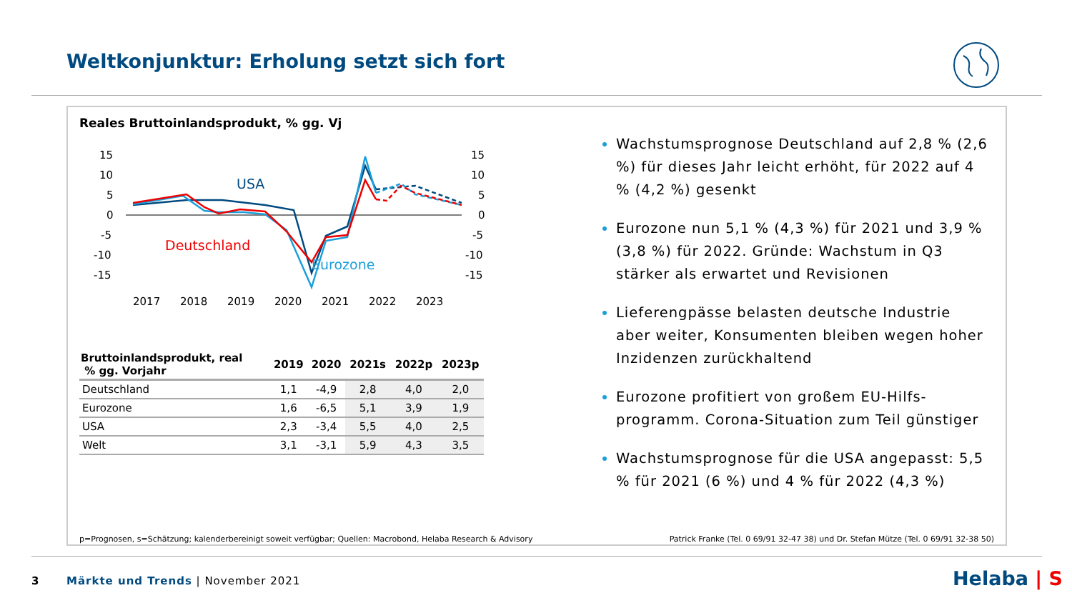Weltkonjunktur: Erholung setzt sich fort
Reales Bruttoinlandsprodukt, % gg. Vj
15
10
5
0
-5
-10
-15
15
10
5
0
-5
-10
-15
USA
Deutschland
Eurozone
2017
2018
2019
2020
2021
2022
2023
| Bruttoinlandsprodukt, real % gg. Vorjahr | 2019 | 2020 | 2021s | 2022p | 2023p |
| --- | --- | --- | --- | --- | --- |
| Deutschland | 1,1 | -4,9 | 2,8 | 4,0 | 2,0 |
| Eurozone | 1,6 | -6,5 | 5,1 | 3,9 | 1,9 |
| USA | 2,3 | -3,4 | 5,5 | 4,0 | 2,5 |
| Welt | 3,1 | -3,1 | 5,9 | 4,3 | 3,5 |
Wachstumsprognose Deutschland auf 2,8 % (2,6 %) für dieses Jahr leicht erhöht, für 2022 auf 4 % (4,2 %) gesenkt
Eurozone nun 5,1 % (4,3 %) für 2021 und 3,9 % (3,8 %) für 2022. Gründe: Wachstum in Q3 stärker als erwartet und Revisionen
Lieferengpässe belasten deutsche Industrie aber weiter, Konsumenten bleiben wegen hoher Inzidenzen zurückhaltend
Eurozone profitiert von großem EU-Hilfs-programm. Corona-Situation zum Teil günstiger
Wachstumsprognose für die USA angepasst: 5,5 % für 2021 (6 %) und 4 % für 2022 (4,3 %)
p=Prognosen, s=Schätzung; kalenderbereinigt soweit verfügbar; Quellen: Macrobond, Helaba Research & Advisory
Patrick Franke (Tel. 0 69/91 32-47 38) und Dr. Stefan Mütze (Tel. 0 69/91 32-38 50)
3
Märkte und Trends | November 2021
Helaba | S